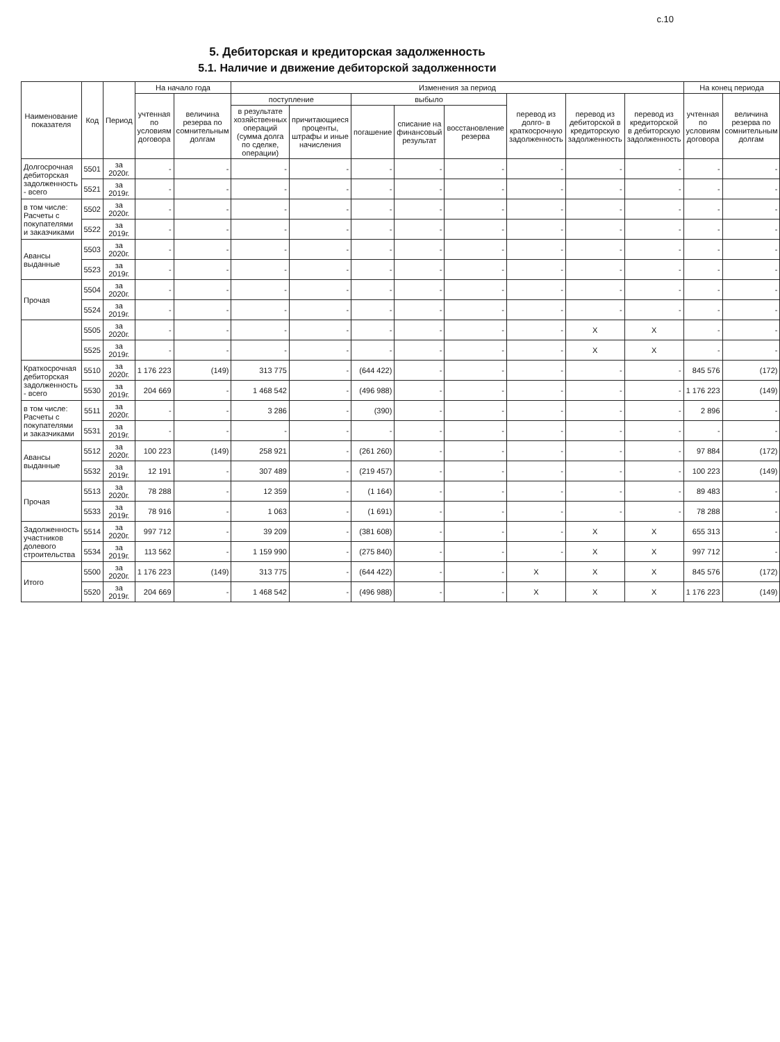с.10
5. Дебиторская и кредиторская задолженность
5.1. Наличие и движение дебиторской задолженности
| Наименование показателя | Код | Период | На начало года | | Изменения за период | | | | | | | | На конец периода | |
| --- | --- | --- | --- | --- | --- | --- | --- | --- | --- | --- | --- | --- | --- | --- |
| | | | учтенная по условиям договора | величина резерва по сомнительным долгам | поступление | | выбыло | | | перевод из долго- в краткосрочную задолженность | перевод из дебиторской в кредиторскую задолженность | перевод из кредиторской в дебиторскую задолженность | учтенная по условиям договора | величина резерва по сомнительным долгам |
| | | | | | в результате хозяйственных операций (сумма долга по сделке, операции) | причитающиеся проценты, штрафы и иные начисления | погашение | списание на финансовый результат | восстановление резерва | | | | | |
| Долгосрочная дебиторская задолженность - всего | 5501 | за 2020г. | - | - | - | - | - | - | - | - | - | - | - | - |
| | 5521 | за 2019г. | - | - | - | - | - | - | - | - | - | - | - | - |
| в том числе: Расчеты с покупателями и заказчиками | 5502 | за 2020г. | - | - | - | - | - | - | - | - | - | - | - | - |
| | 5522 | за 2019г. | - | - | - | - | - | - | - | - | - | - | - | - |
| Авансы выданные | 5503 | за 2020г. | - | - | - | - | - | - | - | - | - | - | - | - |
| | 5523 | за 2019г. | - | - | - | - | - | - | - | - | - | - | - | - |
| Прочая | 5504 | за 2020г. | - | - | - | - | - | - | - | - | - | - | - | - |
| | 5524 | за 2019г. | - | - | - | - | - | - | - | - | - | - | - | - |
| | 5505 | за 2020г. | - | - | - | - | - | - | - | - | X | X | - | - |
| | 5525 | за 2019г. | - | - | - | - | - | - | - | - | X | X | - | - |
| Краткосрочная дебиторская задолженность - всего | 5510 | за 2020г. | 1 176 223 | (149) | 313 775 | - | (644 422) | - | - | - | - | - | 845 576 | (172) |
| | 5530 | за 2019г. | 204 669 | - | 1 468 542 | - | (496 988) | - | - | - | - | - | 1 176 223 | (149) |
| в том числе: Расчеты с покупателями и заказчиками | 5511 | за 2020г. | - | - | 3 286 | - | (390) | - | - | - | - | - | 2 896 | - |
| | 5531 | за 2019г. | - | - | - | - | - | - | - | - | - | - | - | - |
| Авансы выданные | 5512 | за 2020г. | 100 223 | (149) | 258 921 | - | (261 260) | - | - | - | - | - | 97 884 | (172) |
| | 5532 | за 2019г. | 12 191 | - | 307 489 | - | (219 457) | - | - | - | - | - | 100 223 | (149) |
| Прочая | 5513 | за 2020г. | 78 288 | - | 12 359 | - | (1 164) | - | - | - | - | - | 89 483 | - |
| | 5533 | за 2019г. | 78 916 | - | 1 063 | - | (1 691) | - | - | - | - | - | 78 288 | - |
| Задолженность участников долевого строительства | 5514 | за 2020г. | 997 712 | - | 39 209 | - | (381 608) | - | - | - | X | X | 655 313 | - |
| | 5534 | за 2019г. | 113 562 | - | 1 159 990 | - | (275 840) | - | - | - | X | X | 997 712 | - |
| Итого | 5500 | за 2020г. | 1 176 223 | (149) | 313 775 | - | (644 422) | - | - | X | X | X | 845 576 | (172) |
| | 5520 | за 2019г. | 204 669 | - | 1 468 542 | - | (496 988) | - | - | X | X | X | 1 176 223 | (149) |